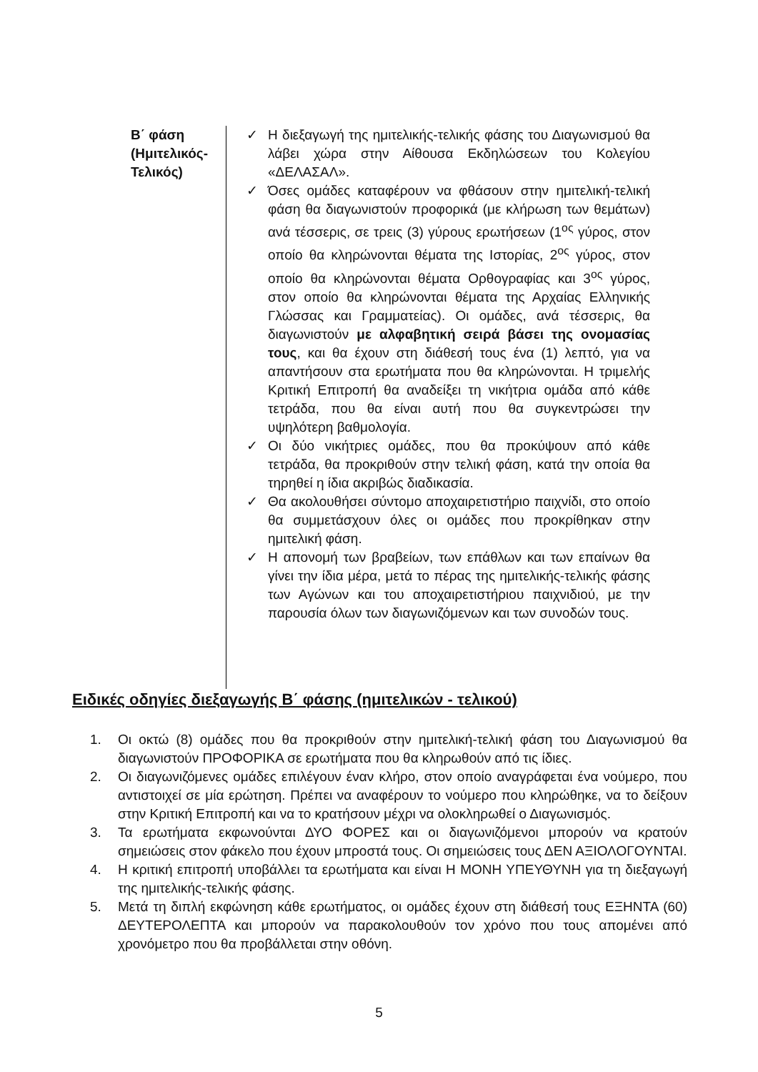| Β΄ φάση (Ημιτελικός- Τελικός) | ✓ Η διεξαγωγή της ημιτελικής-τελικής φάσης του Διαγωνισμού θα λάβει χώρα στην Αίθουσα Εκδηλώσεων του Κολεγίου «ΔΕΛΑΣΑΛ». ✓ Όσες ομάδες καταφέρουν να φθάσουν στην ημιτελική-τελική φάση θα διαγωνιστούν προφορικά (με κλήρωση των θεμάτων) ανά τέσσερις, σε τρεις (3) γύρους ερωτήσεων (1<sup>ος</sup> γύρος, στον οποίο θα κληρώνονται θέματα της Ιστορίας, 2<sup>ος</sup> γύρος, στον οποίο θα κληρώνονται θέματα Ορθογραφίας και 3<sup>ος</sup> γύρος, στον οποίο θα κληρώνονται θέματα της Αρχαίας Ελληνικής Γλώσσας και Γραμματείας). Οι ομάδες, ανά τέσσερις, θα διαγωνιστούν με αλφαβητική σειρά βάσει της ονομασίας τους , και θα έχουν στη διάθεσή τους ένα (1) λεπτό, για να απαντήσουν στα ερωτήματα που θα κληρώνονται. Η τριμελής Κριτική Επιτροπή θα αναδείξει τη νικήτρια ομάδα από κάθε τετράδα, που θα είναι αυτή που θα συγκεντρώσει την υψηλότερη βαθμολογία. ✓ Οι δύο νικήτριες ομάδες, που θα προκύψουν από κάθε τετράδα, θα προκριθούν στην τελική φάση, κατά την οποία θα τηρηθεί η ίδια ακριβώς διαδικασία. ✓ Θα ακολουθήσει σύντομο αποχαιρετιστήριο παιχνίδι, στο οποίο θα συμμετάσχουν όλες οι ομάδες που προκρίθηκαν στην ημιτελική φάση. ✓ Η απονομή των βραβείων, των επάθλων και των επαίνων θα γίνει την ίδια μέρα, μετά το πέρας της ημιτελικής-τελικής φάσης των Αγώνων και του αποχαιρετιστήριου παιχνιδιού, με την παρουσία όλων των διαγωνιζόμενων και των συνοδών τους. |
Ειδικές οδηγίες διεξαγωγής Β΄ φάσης (ημιτελικών - τελικού)
1. Οι οκτώ (8) ομάδες που θα προκριθούν στην ημιτελική-τελική φάση του Διαγωνισμού θα διαγωνιστούν ΠΡΟΦΟΡΙΚΑ σε ερωτήματα που θα κληρωθούν από τις ίδιες.
2. Οι διαγωνιζόμενες ομάδες επιλέγουν έναν κλήρο, στον οποίο αναγράφεται ένα νούμερο, που αντιστοιχεί σε μία ερώτηση. Πρέπει να αναφέρουν το νούμερο που κληρώθηκε, να το δείξουν στην Κριτική Επιτροπή και να το κρατήσουν μέχρι να ολοκληρωθεί ο Διαγωνισμός.
3. Τα ερωτήματα εκφωνούνται ΔΥΟ ΦΟΡΕΣ και οι διαγωνιζόμενοι μπορούν να κρατούν σημειώσεις στον φάκελο που έχουν μπροστά τους. Οι σημειώσεις τους ΔΕΝ ΑΞΙΟΛΟΓΟΥΝΤΑΙ.
4. Η κριτική επιτροπή υποβάλλει τα ερωτήματα και είναι Η ΜΟΝΗ ΥΠΕΥΘΥΝΗ για τη διεξαγωγή της ημιτελικής-τελικής φάσης.
5. Μετά τη διπλή εκφώνηση κάθε ερωτήματος, οι ομάδες έχουν στη διάθεσή τους ΕΞΗΝΤΑ (60) ΔΕΥΤΕΡΟΛΕΠΤΑ και μπορούν να παρακολουθούν τον χρόνο που τους απομένει από χρονόμετρο που θα προβάλλεται στην οθόνη.
5